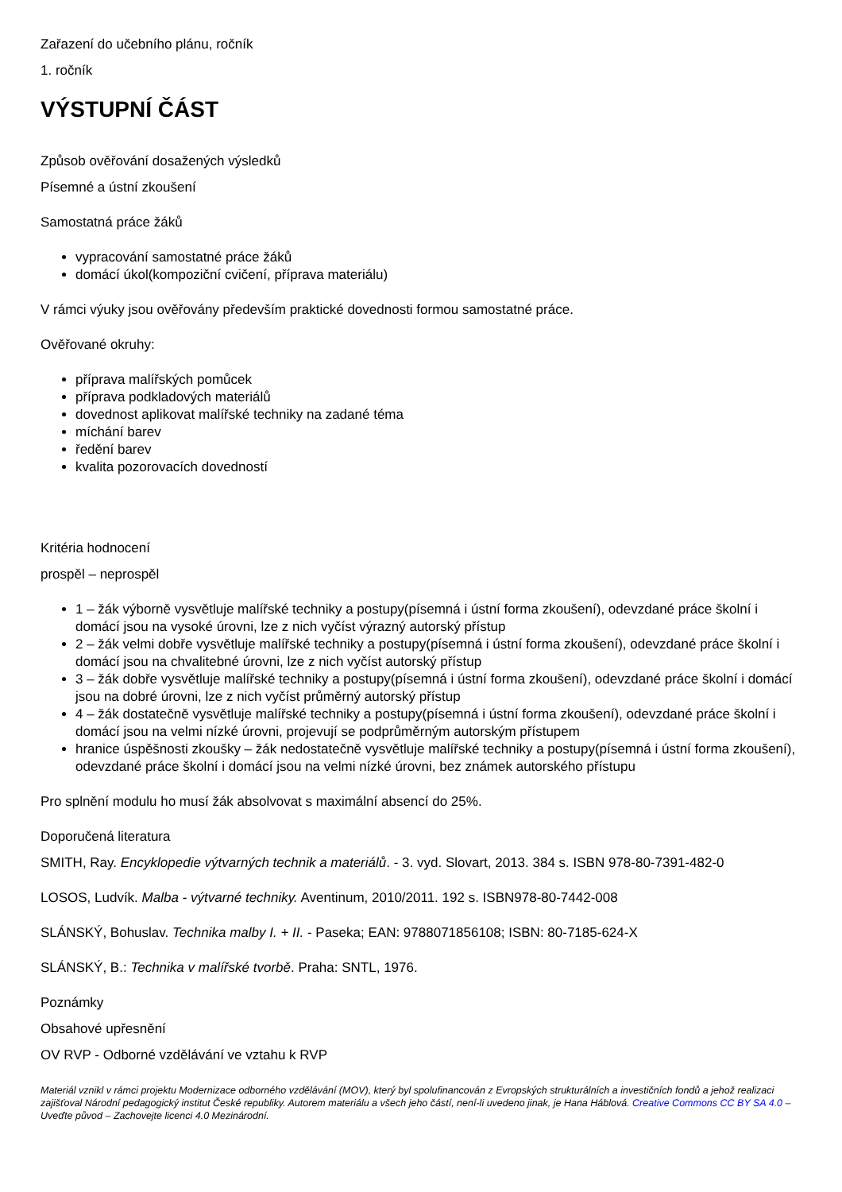Zařazení do učebního plánu, ročník
1. ročník
VÝSTUPNÍ ČÁST
Způsob ověřování dosažených výsledků
Písemné a ústní zkoušení
Samostatná práce žáků
vypracování samostatné práce žáků
domácí úkol(kompoziční cvičení, příprava materiálu)
V rámci výuky jsou ověřovány především praktické dovednosti formou samostatné práce.
Ověřované okruhy:
příprava malířských pomůcek
příprava podkladových materiálů
dovednost aplikovat malířské techniky na zadané téma
míchání barev
ředění barev
kvalita pozorovacích dovedností
Kritéria hodnocení
prospěl – neprospěl
1 – žák výborně vysvětluje malířské techniky a postupy(písemná i ústní forma zkoušení), odevzdané práce školní i domácí jsou na vysoké úrovni, lze z nich vyčíst výrazný autorský přístup
2 – žák velmi dobře vysvětluje malířské techniky a postupy(písemná i ústní forma zkoušení), odevzdané práce školní i domácí jsou na chvalitebné úrovni, lze z nich vyčíst autorský přístup
3 – žák dobře vysvětluje malířské techniky a postupy(písemná i ústní forma zkoušení), odevzdané práce školní i domácí jsou na dobré úrovni, lze z nich vyčíst průměrný autorský přístup
4 – žák dostatečně vysvětluje malířské techniky a postupy(písemná i ústní forma zkoušení), odevzdané práce školní i domácí jsou na velmi nízké úrovni, projevují se podprůměrným autorským přístupem
hranice úspěšnosti zkoušky – žák nedostatečně vysvětluje malířské techniky a postupy(písemná i ústní forma zkoušení), odevzdané práce školní i domácí jsou na velmi nízké úrovni, bez známek autorského přístupu
Pro splnění modulu ho musí žák absolvovat s maximální absencí do 25%.
Doporučená literatura
SMITH, Ray. Encyklopedie výtvarných technik a materiálů. - 3. vyd. Slovart, 2013. 384 s. ISBN 978-80-7391-482-0
LOSOS, Ludvík. Malba - výtvarné techniky. Aventinum, 2010/2011. 192 s. ISBN978-80-7442-008
SLÁNSKÝ, Bohuslav. Technika malby I. + II. - Paseka; EAN: 9788071856108; ISBN: 80-7185-624-X
SLÁNSKÝ, B.: Technika v malířské tvorbě. Praha: SNTL, 1976.
Poznámky
Obsahové upřesnění
OV RVP - Odborné vzdělávání ve vztahu k RVP
Materiál vznikl v rámci projektu Modernizace odborného vzdělávání (MOV), který byl spolufinancován z Evropských strukturálních a investičních fondů a jehož realizaci zajišťoval Národní pedagogický institut České republiky. Autorem materiálu a všech jeho částí, není-li uvedeno jinak, je Hana Háblová. Creative Commons CC BY SA 4.0 – Uveďte původ – Zachovejte licenci 4.0 Mezinárodní.